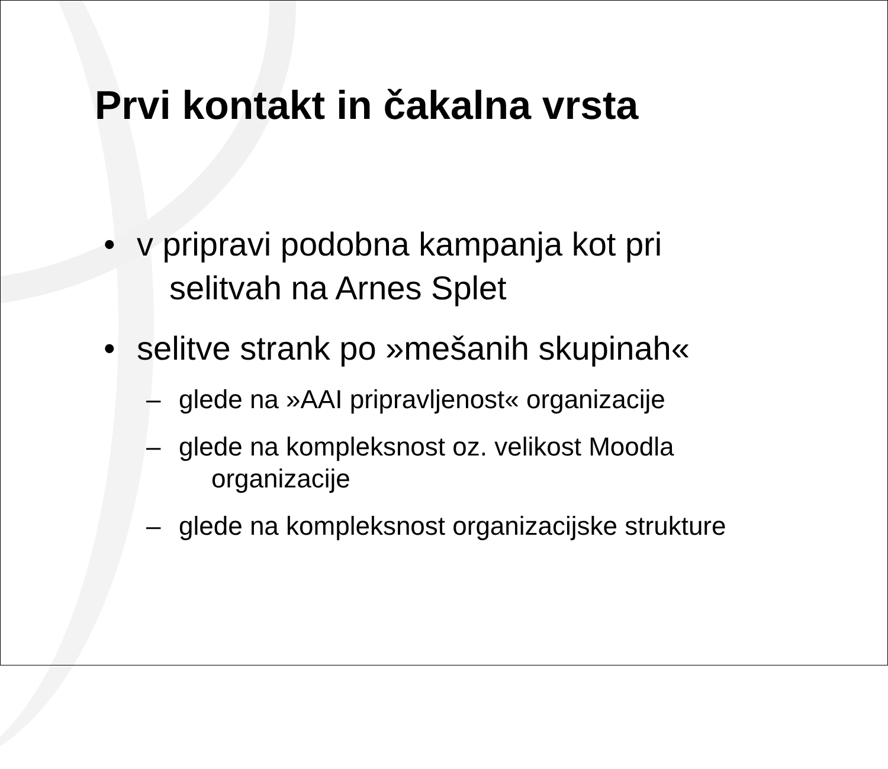Prvi kontakt in čakalna vrsta
• v pripravi podobna kampanja kot pri
selitvah na Arnes Splet
• selitve strank po »mešanih skupinah«
– glede na »AAI pripravljenost« organizacije
– glede na kompleksnost oz. velikost Moodla
organizacije
– glede na kompleksnost organizacijske strukture